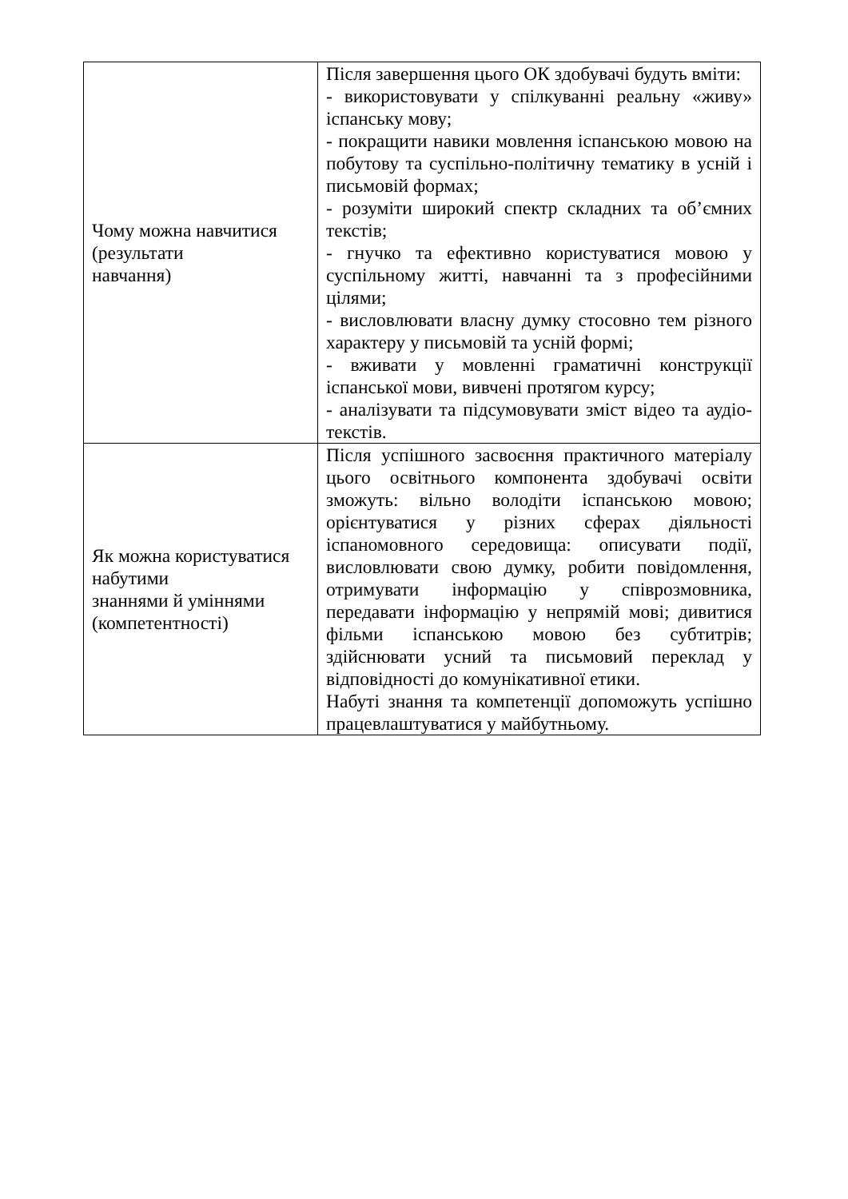| Чому можна навчитися (результати навчання) | Після завершення цього ОК здобувачі будуть вміти: - використовувати у спілкуванні реальну «живу» іспанську мову; - покращити навики мовлення іспанською мовою на побутову та суспільно-політичну тематику в усній і письмовій формах; - розуміти широкий спектр складних та об’ємних текстів; - гнучко та ефективно користуватися мовою у суспільному житті, навчанні та з професійними цілями; - висловлювати власну думку стосовно тем різного характеру у письмовій та усній формі; - вживати у мовленні граматичні конструкції іспанської мови, вивчені протягом курсу; - аналізувати та підсумовувати зміст відео та аудіо- текстів. |
| Як можна користуватися набутими знаннями й уміннями (компетентності) | Після успішного засвоєння практичного матеріалу цього освітнього компонента здобувачі освіти зможуть: вільно володіти іспанською мовою; орієнтуватися у різних сферах діяльності іспаномовного середовища: описувати події, висловлювати свою думку, робити повідомлення, отримувати інформацію у співрозмовника, передавати інформацію у непрямій мові; дивитися фільми іспанською мовою без субтитрів; здійснювати усний та письмовий переклад у відповідності до комунікативної етики. Набуті знання та компетенції допоможуть успішно працевлаштуватися у майбутньому. |